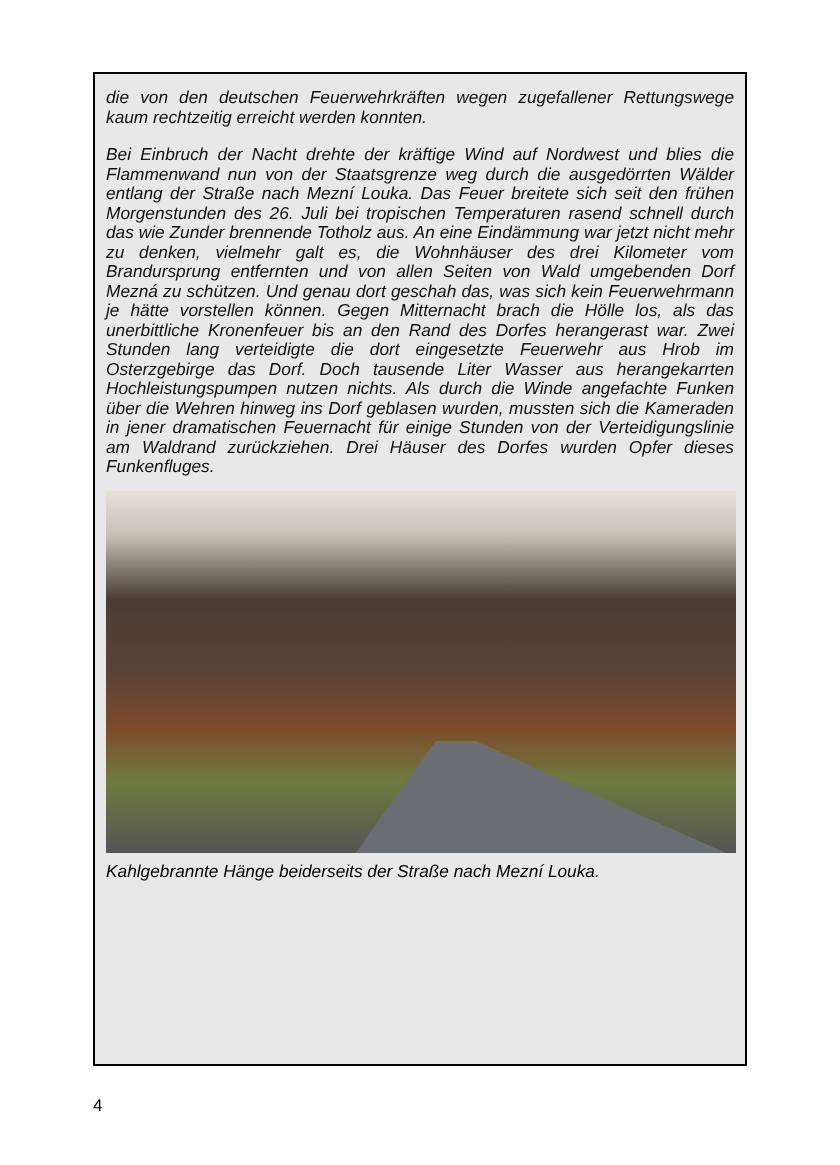die von den deutschen Feuerwehrkräften wegen zugefallener Rettungswege kaum rechtzeitig erreicht werden konnten.
Bei Einbruch der Nacht drehte der kräftige Wind auf Nordwest und blies die Flammenwand nun von der Staatsgrenze weg durch die ausgedörrten Wälder entlang der Straße nach Mezní Louka. Das Feuer breitete sich seit den frühen Morgenstunden des 26. Juli bei tropischen Temperaturen rasend schnell durch das wie Zunder brennende Totholz aus. An eine Eindämmung war jetzt nicht mehr zu denken, vielmehr galt es, die Wohnhäuser des drei Kilometer vom Brandursprung entfernten und von allen Seiten von Wald umgebenden Dorf Mezná zu schützen. Und genau dort geschah das, was sich kein Feuerwehrmann je hätte vorstellen können. Gegen Mitternacht brach die Hölle los, als das unerbittliche Kronenfeuer bis an den Rand des Dorfes herangerast war. Zwei Stunden lang verteidigte die dort eingesetzte Feuerwehr aus Hrob im Osterzgebirge das Dorf. Doch tausende Liter Wasser aus herangekarrten Hochleistungspumpen nutzen nichts. Als durch die Winde angefachte Funken über die Wehren hinweg ins Dorf geblasen wurden, mussten sich die Kameraden in jener dramatischen Feuernacht für einige Stunden von der Verteidigungslinie am Waldrand zurückziehen. Drei Häuser des Dorfes wurden Opfer dieses Funkenfluges.
Kahlgebrannte Hänge beiderseits der Straße nach Mezní Louka.
4